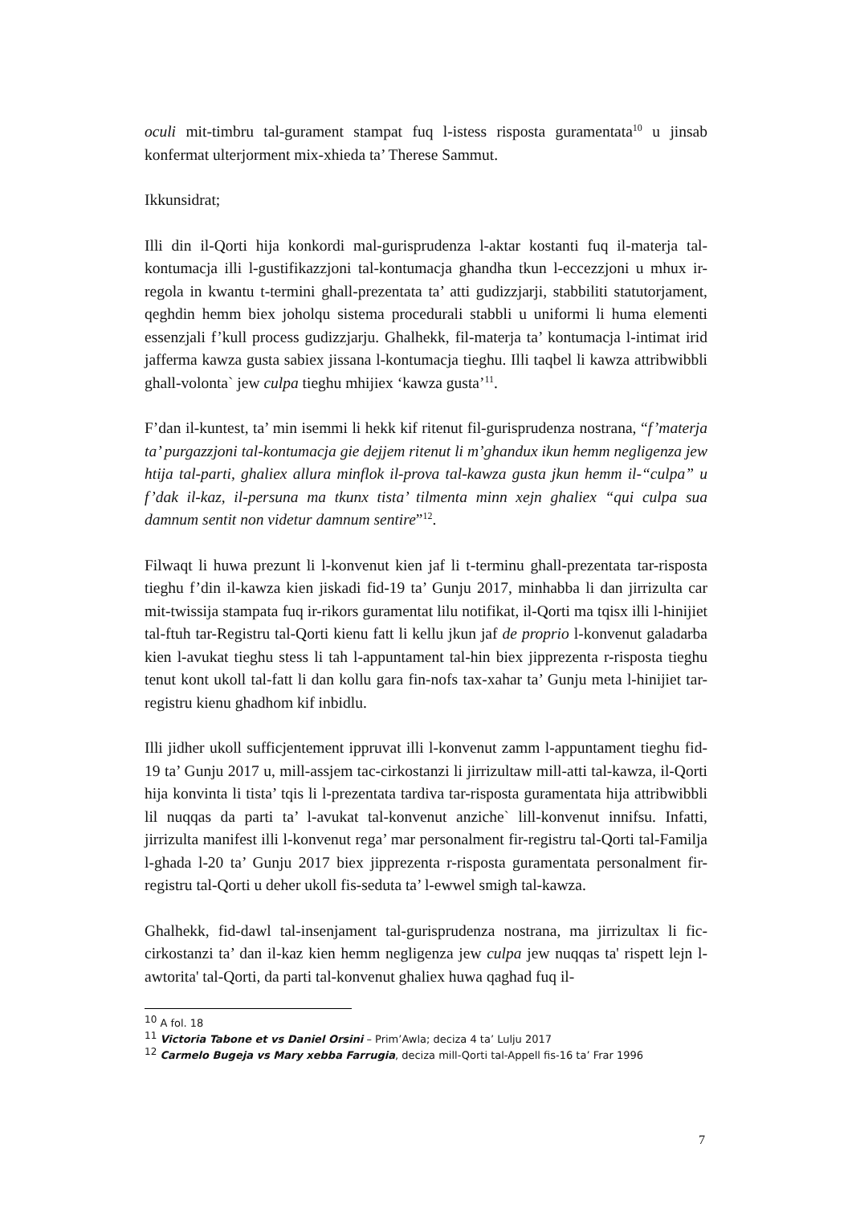oculi mit-timbru tal-gurament stampat fuq l-istess risposta guramentata<sup>10</sup> u jinsab konfermat ulterjorment mix-xhieda ta’ Therese Sammut.
Ikkunsidrat;
Illi din il-Qorti hija konkordi mal-gurisprudenza l-aktar kostanti fuq il-materja tal-kontumacja illi l-gustifikazzjoni tal-kontumacja ghandha tkun l-eccezzjoni u mhux ir-regola in kwantu t-termini ghall-prezentata ta’ atti gudizzjarji, stabbiliti statutorjament, qeghdin hemm biex joholqu sistema procedurali stabbli u uniformi li huma elementi essenzjali f’kull process gudizzjarju. Ghalhekk, fil-materja ta’ kontumacja l-intimat irid jafferma kawza gusta sabiex jissana l-kontumacja tieghu. Illi taqbel li kawza attribwibbli ghall-volonta` jew culpa tieghu mhijiex ‘kawza gusta’<sup>11</sup>.
F’dan il-kuntest, ta’ min isemmi li hekk kif ritenut fil-gurisprudenza nostrana, “f’materja ta’ purgazzjoni tal-kontumacja gie dejjem ritenut li m’ghandux ikun hemm negligenza jew htija tal-parti, ghaliex allura minflok il-prova tal-kawza gusta jkun hemm il-“culpa” u f’dak il-kaz, il-persuna ma tkunx tista’ tilmenta minn xejn ghaliex “qui culpa sua damnum sentit non videtur damnum sentire”<sup>12</sup>.
Filwaqt li huwa prezunt li l-konvenut kien jaf li t-terminu ghall-prezentata tar-risposta tieghu f’din il-kawza kien jiskadi fid-19 ta’ Gunju 2017, minhabba li dan jirrizulta car mit-twissija stampata fuq ir-rikors guramentat lilu notifikat, il-Qorti ma tqisx illi l-hinijiet tal-ftuh tar-Registru tal-Qorti kienu fatt li kellu jkun jaf de proprio l-konvenut galadarba kien l-avukat tieghu stess li tah l-appuntament tal-hin biex jipprezenta r-risposta tieghu tenut kont ukoll tal-fatt li dan kollu gara fin-nofs tax-xahar ta’ Gunju meta l-hinijiet tar-registru kienu ghadhom kif inbidlu.
Illi jidher ukoll sufficjentement ippruvat illi l-konvenut zamm l-appuntament tieghu fid-19 ta’ Gunju 2017 u, mill-assjem tac-cirkostanzi li jirrizultaw mill-atti tal-kawza, il-Qorti hija konvinta li tista’ tqis li l-prezentata tardiva tar-risposta guramentata hija attribwibbli lil nuqqas da parti ta’ l-avukat tal-konvenut anziche` lill-konvenut innifsu. Infatti, jirrizulta manifest illi l-konvenut rega’ mar personalment fir-registru tal-Qorti tal-Familja l-ghada l-20 ta’ Gunju 2017 biex jipprezenta r-risposta guramentata personalment fir-registru tal-Qorti u deher ukoll fis-seduta ta’ l-ewwel smigh tal-kawza.
Ghalhekk, fid-dawl tal-insenjament tal-gurisprudenza nostrana, ma jirrizultax li fic-cirkostanzi ta’ dan il-kaz kien hemm negligenza jew culpa jew nuqqas ta' rispett lejn l-awtorita' tal-Qorti, da parti tal-konvenut ghaliex huwa qaghad fuq il-
<sup>10</sup> A fol. 18
<sup>11</sup> Victoria Tabone et vs Daniel Orsini – Prim’Awla; deciza 4 ta’ Lulju 2017
<sup>12</sup> Carmelo Bugeja vs Mary xebba Farrugia, deciza mill-Qorti tal-Appell fis-16 ta’ Frar 1996
7